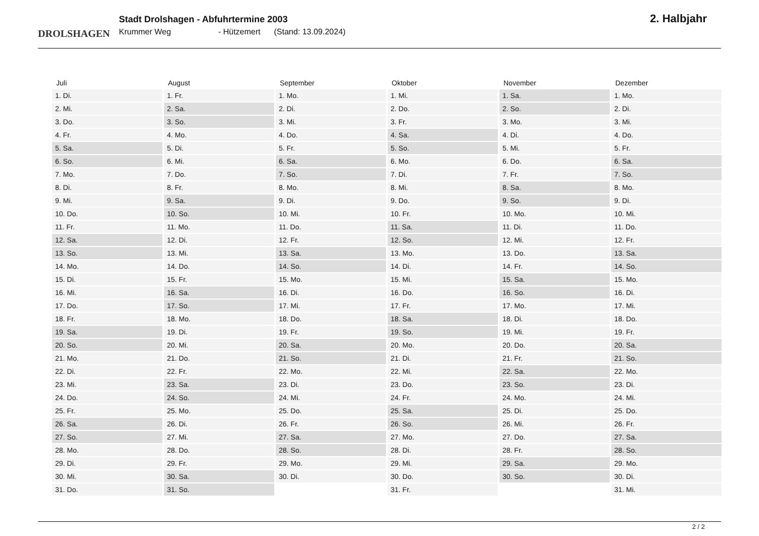DROLSHAGEN
Stadt Drolshagen - Abfuhrtermine 2003
Krummer Weg - Hützemert (Stand: 13.09.2024)
2. Halbjahr
| Juli | August | September | Oktober | November | Dezember |
| --- | --- | --- | --- | --- | --- |
| 1. Di. | 1. Fr. | 1. Mo. | 1. Mi. | 1. Sa. | 1. Mo. |
| 2. Mi. | 2. Sa. | 2. Di. | 2. Do. | 2. So. | 2. Di. |
| 3. Do. | 3. So. | 3. Mi. | 3. Fr. | 3. Mo. | 3. Mi. |
| 4. Fr. | 4. Mo. | 4. Do. | 4. Sa. | 4. Di. | 4. Do. |
| 5. Sa. | 5. Di. | 5. Fr. | 5. So. | 5. Mi. | 5. Fr. |
| 6. So. | 6. Mi. | 6. Sa. | 6. Mo. | 6. Do. | 6. Sa. |
| 7. Mo. | 7. Do. | 7. So. | 7. Di. | 7. Fr. | 7. So. |
| 8. Di. | 8. Fr. | 8. Mo. | 8. Mi. | 8. Sa. | 8. Mo. |
| 9. Mi. | 9. Sa. | 9. Di. | 9. Do. | 9. So. | 9. Di. |
| 10. Do. | 10. So. | 10. Mi. | 10. Fr. | 10. Mo. | 10. Mi. |
| 11. Fr. | 11. Mo. | 11. Do. | 11. Sa. | 11. Di. | 11. Do. |
| 12. Sa. | 12. Di. | 12. Fr. | 12. So. | 12. Mi. | 12. Fr. |
| 13. So. | 13. Mi. | 13. Sa. | 13. Mo. | 13. Do. | 13. Sa. |
| 14. Mo. | 14. Do. | 14. So. | 14. Di. | 14. Fr. | 14. So. |
| 15. Di. | 15. Fr. | 15. Mo. | 15. Mi. | 15. Sa. | 15. Mo. |
| 16. Mi. | 16. Sa. | 16. Di. | 16. Do. | 16. So. | 16. Di. |
| 17. Do. | 17. So. | 17. Mi. | 17. Fr. | 17. Mo. | 17. Mi. |
| 18. Fr. | 18. Mo. | 18. Do. | 18. Sa. | 18. Di. | 18. Do. |
| 19. Sa. | 19. Di. | 19. Fr. | 19. So. | 19. Mi. | 19. Fr. |
| 20. So. | 20. Mi. | 20. Sa. | 20. Mo. | 20. Do. | 20. Sa. |
| 21. Mo. | 21. Do. | 21. So. | 21. Di. | 21. Fr. | 21. So. |
| 22. Di. | 22. Fr. | 22. Mo. | 22. Mi. | 22. Sa. | 22. Mo. |
| 23. Mi. | 23. Sa. | 23. Di. | 23. Do. | 23. So. | 23. Di. |
| 24. Do. | 24. So. | 24. Mi. | 24. Fr. | 24. Mo. | 24. Mi. |
| 25. Fr. | 25. Mo. | 25. Do. | 25. Sa. | 25. Di. | 25. Do. |
| 26. Sa. | 26. Di. | 26. Fr. | 26. So. | 26. Mi. | 26. Fr. |
| 27. So. | 27. Mi. | 27. Sa. | 27. Mo. | 27. Do. | 27. Sa. |
| 28. Mo. | 28. Do. | 28. So. | 28. Di. | 28. Fr. | 28. So. |
| 29. Di. | 29. Fr. | 29. Mo. | 29. Mi. | 29. Sa. | 29. Mo. |
| 30. Mi. | 30. Sa. | 30. Di. | 30. Do. | 30. So. | 30. Di. |
| 31. Do. | 31. So. | | 31. Fr. | | 31. Mi. |
2 / 2